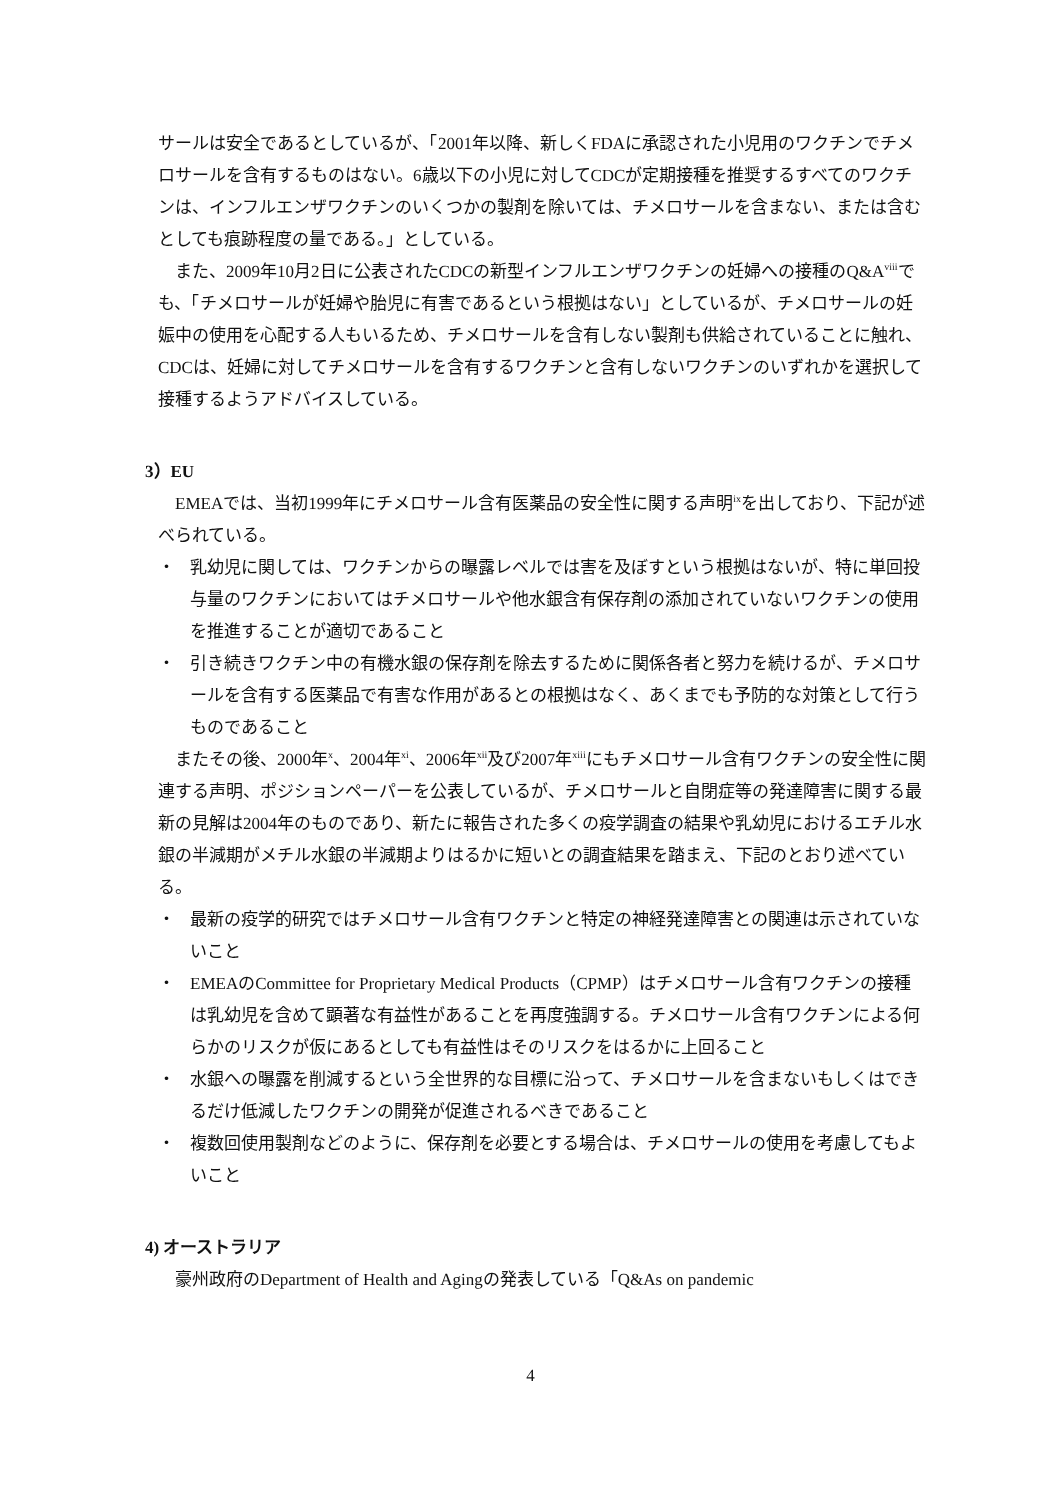サールは安全であるとしているが、「2001年以降、新しくFDAに承認された小児用のワクチンでチメロサールを含有するものはない。6歳以下の小児に対してCDCが定期接種を推奨するすべてのワクチンは、インフルエンザワクチンのいくつかの製剤を除いては、チメロサールを含まない、または含むとしても痕跡程度の量である。」としている。
また、2009年10月2日に公表されたCDCの新型インフルエンザワクチンの妊婦への接種のQ&A<sup>viii</sup>でも、「チメロサールが妊婦や胎児に有害であるという根拠はない」としているが、チメロサールの妊娠中の使用を心配する人もいるため、チメロサールを含有しない製剤も供給されていることに触れ、CDCは、妊婦に対してチメロサールを含有するワクチンと含有しないワクチンのいずれかを選択して接種するようアドバイスしている。
3）EU
EMEAでは、当初1999年にチメロサール含有医薬品の安全性に関する声明<sup>ix</sup>を出しており、下記が述べられている。
・ 乳幼児に関しては、ワクチンからの曝露レベルでは害を及ぼすという根拠はないが、特に単回投与量のワクチンにおいてはチメロサールや他水銀含有保存剤の添加されていないワクチンの使用を推進することが適切であること
・ 引き続きワクチン中の有機水銀の保存剤を除去するために関係各者と努力を続けるが、チメロサールを含有する医薬品で有害な作用があるとの根拠はなく、あくまでも予防的な対策として行うものであること
またその後、2000年<sup>x</sup>、2004年<sup>xi</sup>、2006年<sup>xii</sup>及び2007年<sup>xiii</sup>にもチメロサール含有ワクチンの安全性に関連する声明、ポジションペーパーを公表しているが、チメロサールと自閉症等の発達障害に関する最新の見解は2004年のものであり、新たに報告された多くの疫学調査の結果や乳幼児におけるエチル水銀の半減期がメチル水銀の半減期よりはるかに短いとの調査結果を踏まえ、下記のとおり述べている。
・ 最新の疫学的研究ではチメロサール含有ワクチンと特定の神経発達障害との関連は示されていないこと
・ EMEAのCommittee for Proprietary Medical Products（CPMP）はチメロサール含有ワクチンの接種は乳幼児を含めて顕著な有益性があることを再度強調する。チメロサール含有ワクチンによる何らかのリスクが仮にあるとしても有益性はそのリスクをはるかに上回ること
・ 水銀への曝露を削減するという全世界的な目標に沿って、チメロサールを含まないもしくはできるだけ低減したワクチンの開発が促進されるべきであること
・ 複数回使用製剤などのように、保存剤を必要とする場合は、チメロサールの使用を考慮してもよいこと
4) オーストラリア
豪州政府のDepartment of Health and Agingの発表している「Q&As on pandemic
4